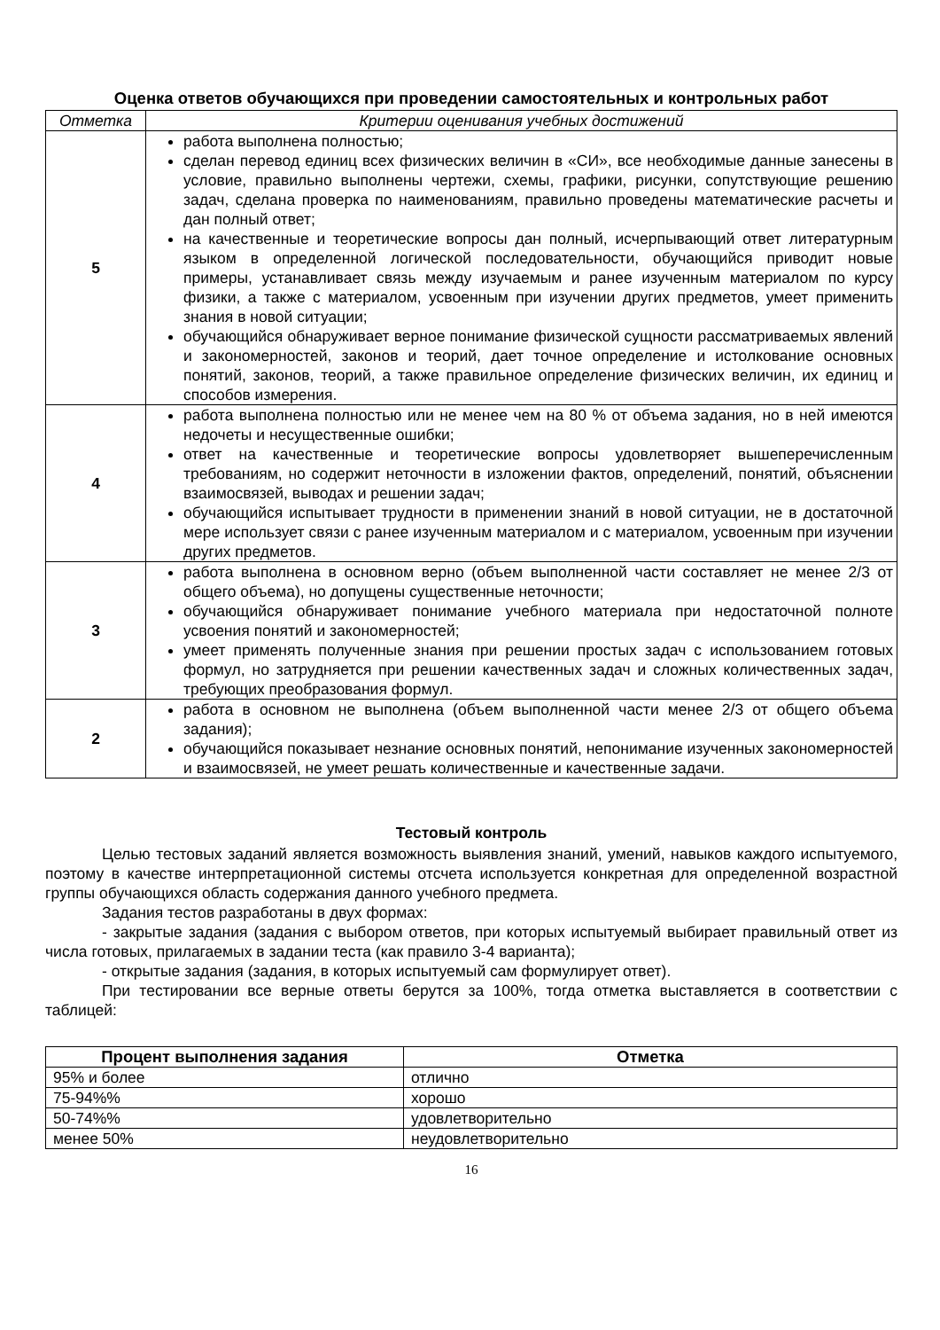Оценка ответов обучающихся при проведении самостоятельных и контрольных работ
| Отметка | Критерии оценивания учебных достижений |
| --- | --- |
| 5 | работа выполнена полностью; сделан перевод единиц всех физических величин в «СИ», все необходимые данные занесены в условие, правильно выполнены чертежи, схемы, графики, рисунки, сопутствующие решению задач, сделана проверка по наименованиям, правильно проведены математические расчеты и дан полный ответ; на качественные и теоретические вопросы дан полный, исчерпывающий ответ литературным языком в определенной логической последовательности, обучающийся приводит новые примеры, устанавливает связь между изучаемым и ранее изученным материалом по курсу физики, а также с материалом, усвоенным при изучении других предметов, умеет применить знания в новой ситуации; обучающийся обнаруживает верное понимание физической сущности рассматриваемых явлений и закономерностей, законов и теорий, дает точное определение и истолкование основных понятий, законов, теорий, а также правильное определение физических величин, их единиц и способов измерения. |
| 4 | работа выполнена полностью или не менее чем на 80 % от объема задания, но в ней имеются недочеты и несущественные ошибки; ответ на качественные и теоретические вопросы удовлетворяет вышеперечисленным требованиям, но содержит неточности в изложении фактов, определений, понятий, объяснении взаимосвязей, выводах и решении задач; обучающийся испытывает трудности в применении знаний в новой ситуации, не в достаточной мере использует связи с ранее изученным материалом и с материалом, усвоенным при изучении других предметов. |
| 3 | работа выполнена в основном верно (объем выполненной части составляет не менее 2/3 от общего объема), но допущены существенные неточности; обучающийся обнаруживает понимание учебного материала при недостаточной полноте усвоения понятий и закономерностей; умеет применять полученные знания при решении простых задач с использованием готовых формул, но затрудняется при решении качественных задач и сложных количественных задач, требующих преобразования формул. |
| 2 | работа в основном не выполнена (объем выполненной части менее 2/3 от общего объема задания); обучающийся показывает незнание основных понятий, непонимание изученных закономерностей и взаимосвязей, не умеет решать количественные и качественные задачи. |
Тестовый контроль
Целью тестовых заданий является возможность выявления знаний, умений, навыков каждого испытуемого, поэтому в качестве интерпретационной системы отсчета используется конкретная для определенной возрастной группы обучающихся область содержания данного учебного предмета.
Задания тестов разработаны в двух формах:
- закрытые задания (задания с выбором ответов, при которых испытуемый выбирает правильный ответ из числа готовых, прилагаемых в задании теста (как правило 3-4 варианта);
- открытые задания (задания, в которых испытуемый сам формулирует ответ).
При тестировании все верные ответы берутся за 100%, тогда отметка выставляется в соответствии с таблицей:
| Процент выполнения задания | Отметка |
| --- | --- |
| 95% и более | отлично |
| 75-94%% | хорошо |
| 50-74%% | удовлетворительно |
| менее 50% | неудовлетворительно |
16